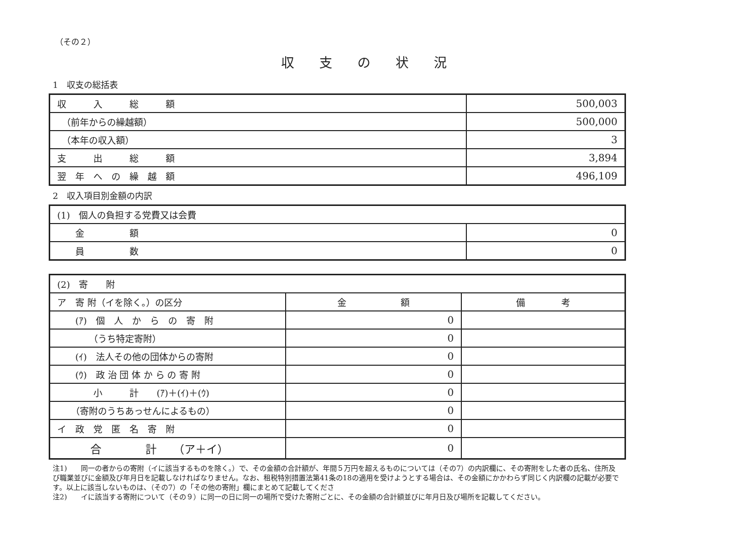（その２）
収支の状況
1　収支の総括表
| 収 入 総 額 | 500,003 |
| （前年からの繰越額） | 500,000 |
| （本年の収入額） | 3 |
| 支 出 総 額 | 3,894 |
| 翌 年 へ の 繰 越 額 | 496,109 |
2　収入項目別金額の内訳
| (1) 個人の負担する党費又は会費 | |
| 金 額 | 0 |
| 員 数 | 0 |
| (2) 寄 附 | | |
| ア 寄 附（イを除く。）の区分 | 金 額 | 備 考 |
| (ｱ) 個 人 か ら の 寄 附 | 0 | |
| （うち特定寄附） | 0 | |
| (ｲ) 法人その他の団体からの寄附 | 0 | |
| (ｳ) 政 治 団 体 か ら の 寄 附 | 0 | |
| 小 計 (ｱ)＋(ｲ)＋(ｳ) | 0 | |
| （寄附のうちあっせんによるもの） | 0 | |
| イ 政 党 匿 名 寄 附 | 0 | |
| 合 計 （ア＋イ） | 0 | |
注1)　　同一の者からの寄附（イに該当するものを除く。）で、その金額の合計額が、年間５万円を超えるものについては（その7）の内訳欄に、その寄附をした者の氏名、住所及び職業並びに金額及び年月日を記載しなければなりません。なお、租税特別措置法第41条の18の適用を受けようとする場合は、その金額にかかわらず同じく内訳欄の記載が必要です。以上に該当しないものは、（その7）の「その他の寄附」欄にまとめて記載してくださ
注2)　　イに該当する寄附について（その９）に同一の日に同一の場所で受けた寄附ごとに、その金額の合計額並びに年月日及び場所を記載してください。